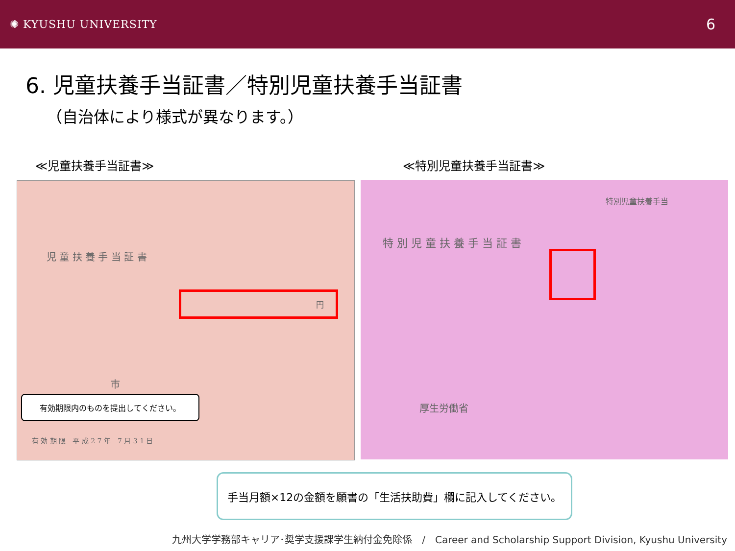✺ KYUSHU UNIVERSITY
6
6. 児童扶養手当証書／特別児童扶養手当証書
（自治体により様式が異なります。）
≪児童扶養手当証書≫ ≪特別児童扶養手当証書≫
児 童 扶 養 手 当 証 書
市
円
有効期限内のものを提出してください。
有 効 期 限　平 成 2 7 年　7 月 3 1 日
特 別 児 童 扶 養 手 当 証 書
特別児童扶養手当
厚生労働省
手当月額×12の金額を願書の「生活扶助費」欄に記入してください。
九州大学学務部キャリア･奨学支援課学生納付金免除係　/　Career and Scholarship Support Division, Kyushu University